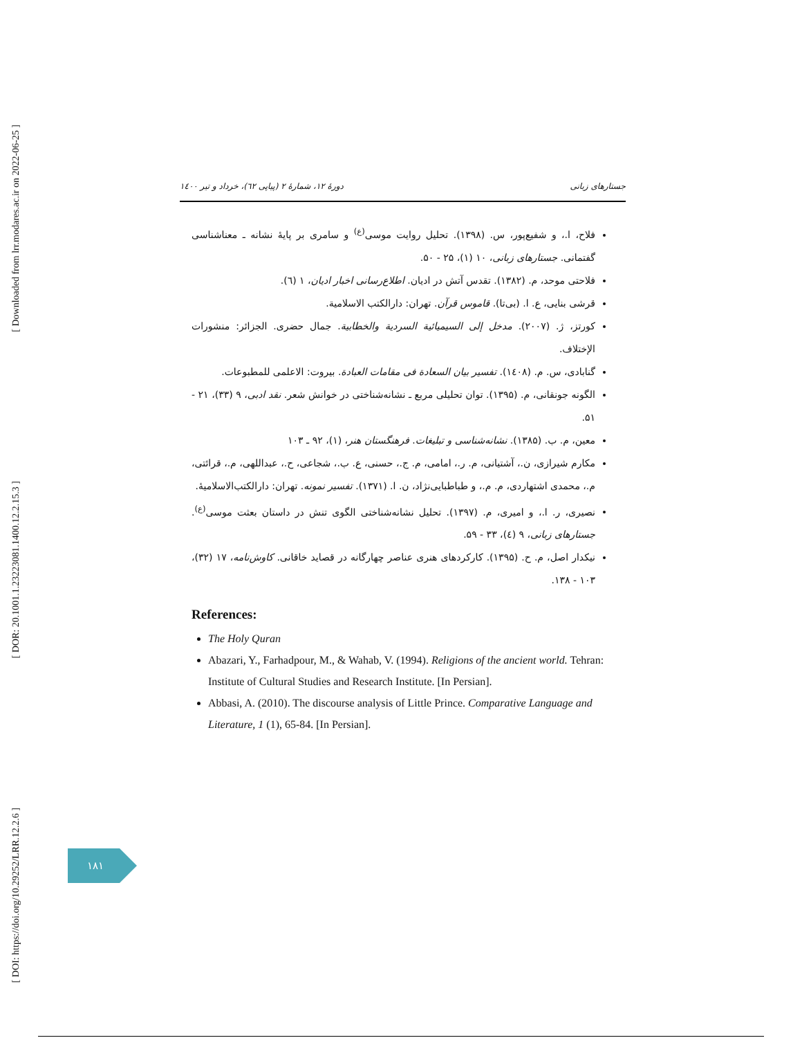[ Downloaded from lrr.modares.ac.ir on 2022-06-25 ]
[ DOR: 20.1001.1.23223081.1400.12.2.15.3 ]
[ DOI: https://doi.org/10.29252/LRR.12.2.6 ]
دورهٔ ۱۲، شمارهٔ ۲ (پیاپی ٦۲)، خرداد و تیر ۱٤۰۰ جستارهای زبانی
فلاح، ا.، و شفیع‌پور، س. (۱۳۹۸). تحلیل روایت موسی<sup>(ع)</sup> و سامری بر پایهٔ نشانه ـ معناشناسی گفتمانی. جستارهای زبانی، ۱۰ (۱)، ۲۵ - ۵۰.
فلاحتی موحد، م. (۱۳۸۲). تقدس آتش در ادیان. اطلاع‌رسانی اخبار ادیان، ۱ (٦).
قرشی بنایی، ع. ا. (بی‌تا). قاموس قرآن. تهران: دارالکتب الاسلامیة.
کورتز، ژ. (۲۰۰۷). مدخل إلی السیمیائیة السردیة والخطابیة. جمال حضری. الجزائر: منشورات الإختلاف.
گنابادی، س. م. (۱٤۰۸). تفسیر بیان السعادة فی مقامات العبادة. بیروت: الاعلمی للمطبوعات.
الگونه جونقانی، م. (۱۳۹۵). توان تحلیلی مربع ـ نشانه‌شناختی در خوانش شعر. نقد ادبی، ۹ (۳۳)، ۲۱ - ۵۱.
معین، م. ب. (۱۳۸۵). نشانه‌شناسی و تبلیغات. فرهنگستان هنر، (۱)، ۹۲ ـ ۱۰۳
مکارم شیرازی، ن.، آشتیانی، م. ر.، امامی، م. ج.، حسنی، ع. ب.، شجاعی، ح.، عبداللهی، م.، قرائتی، م.، محمدی اشتهاردی، م. م.، و طباطبایی‌نژاد، ن. ا. (۱۳۷۱). تفسیر نمونه. تهران: دارالکتب‌الاسلامیهٔ.
نصیری، ر. ا.، و امیری، م. (۱۳۹۷). تحلیل نشانه‌شناختی الگوی تنش در داستان بعثت موسی<sup>(ع)</sup>. جستارهای زبانی، ۹ (٤)، ۳۳ - ۵۹.
نیکدار اصل، م. ح. (۱۳۹۵). کارکردهای هنری عناصر چهارگانه در قصاید خاقانی. کاوش‌نامه، ۱۷ (۳۲)، ۱۰۳ - ۱۳۸.
References:
The Holy Quran
Abazari, Y., Farhadpour, M., & Wahab, V. (1994). Religions of the ancient world. Tehran: Institute of Cultural Studies and Research Institute. [In Persian].
Abbasi, A. (2010). The discourse analysis of Little Prince. Comparative Language and Literature, 1 (1), 65-84. [In Persian].
۱۸۱